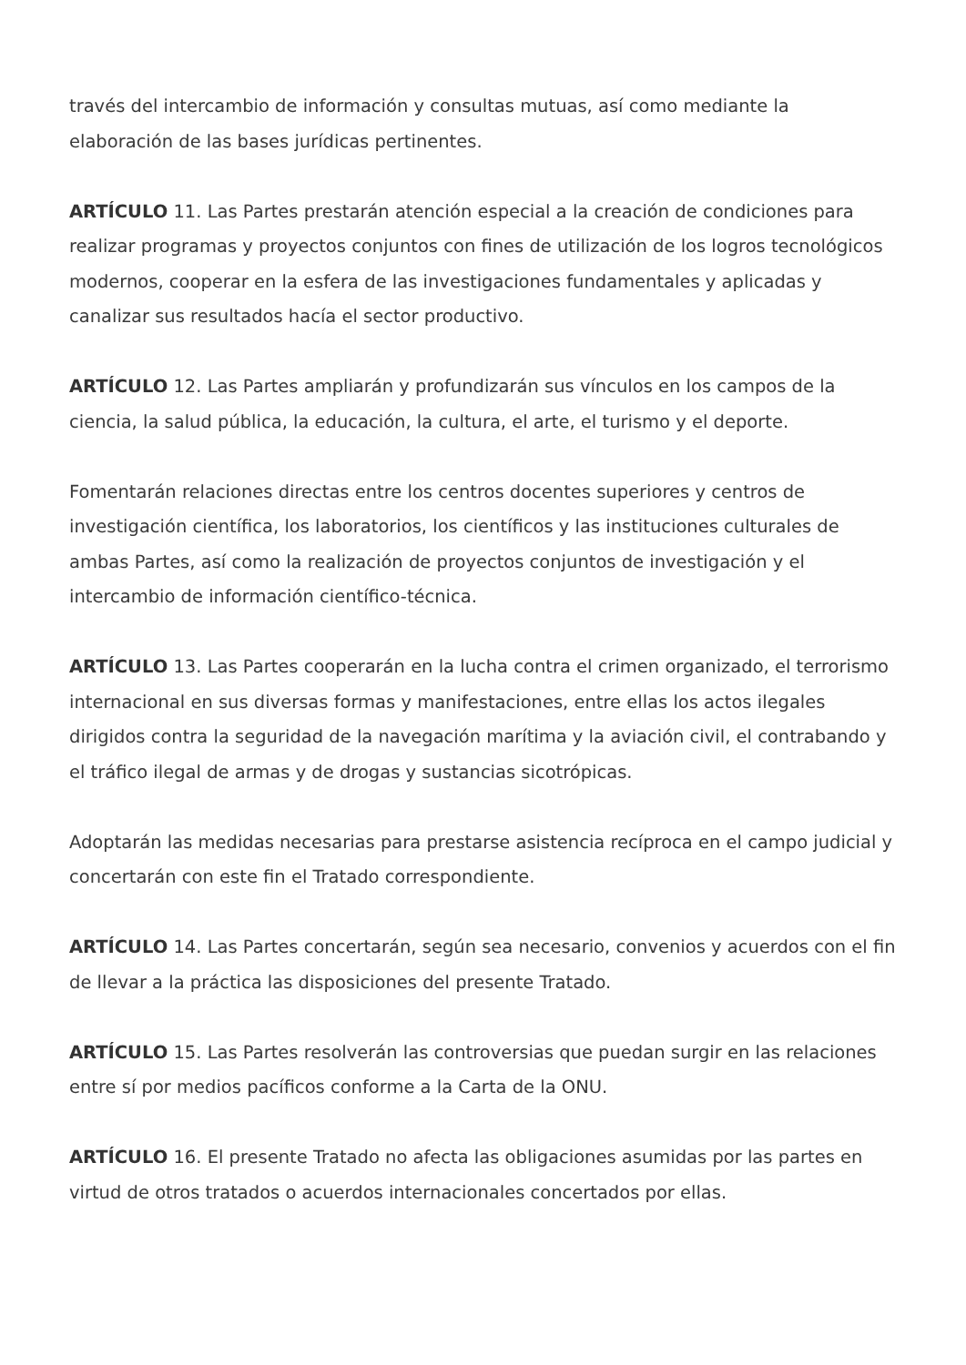través del intercambio de información y consultas mutuas, así como mediante la elaboración de las bases jurídicas pertinentes.
ARTÍCULO 11. Las Partes prestarán atención especial a la creación de condiciones para realizar programas y proyectos conjuntos con fines de utilización de los logros tecnológicos modernos, cooperar en la esfera de las investigaciones fundamentales y aplicadas y canalizar sus resultados hacía el sector productivo.
ARTÍCULO 12. Las Partes ampliarán y profundizarán sus vínculos en los campos de la ciencia, la salud pública, la educación, la cultura, el arte, el turismo y el deporte.
Fomentarán relaciones directas entre los centros docentes superiores y centros de investigación científica, los laboratorios, los científicos y las instituciones culturales de ambas Partes, así como la realización de proyectos conjuntos de investigación y el intercambio de información científico-técnica.
ARTÍCULO 13. Las Partes cooperarán en la lucha contra el crimen organizado, el terrorismo internacional en sus diversas formas y manifestaciones, entre ellas los actos ilegales dirigidos contra la seguridad de la navegación marítima y la aviación civil, el contrabando y el tráfico ilegal de armas y de drogas y sustancias sicotrópicas.
Adoptarán las medidas necesarias para prestarse asistencia recíproca en el campo judicial y concertarán con este fin el Tratado correspondiente.
ARTÍCULO 14. Las Partes concertarán, según sea necesario, convenios y acuerdos con el fin de llevar a la práctica las disposiciones del presente Tratado.
ARTÍCULO 15. Las Partes resolverán las controversias que puedan surgir en las relaciones entre sí por medios pacíficos conforme a la Carta de la ONU.
ARTÍCULO 16. El presente Tratado no afecta las obligaciones asumidas por las partes en virtud de otros tratados o acuerdos internacionales concertados por ellas.